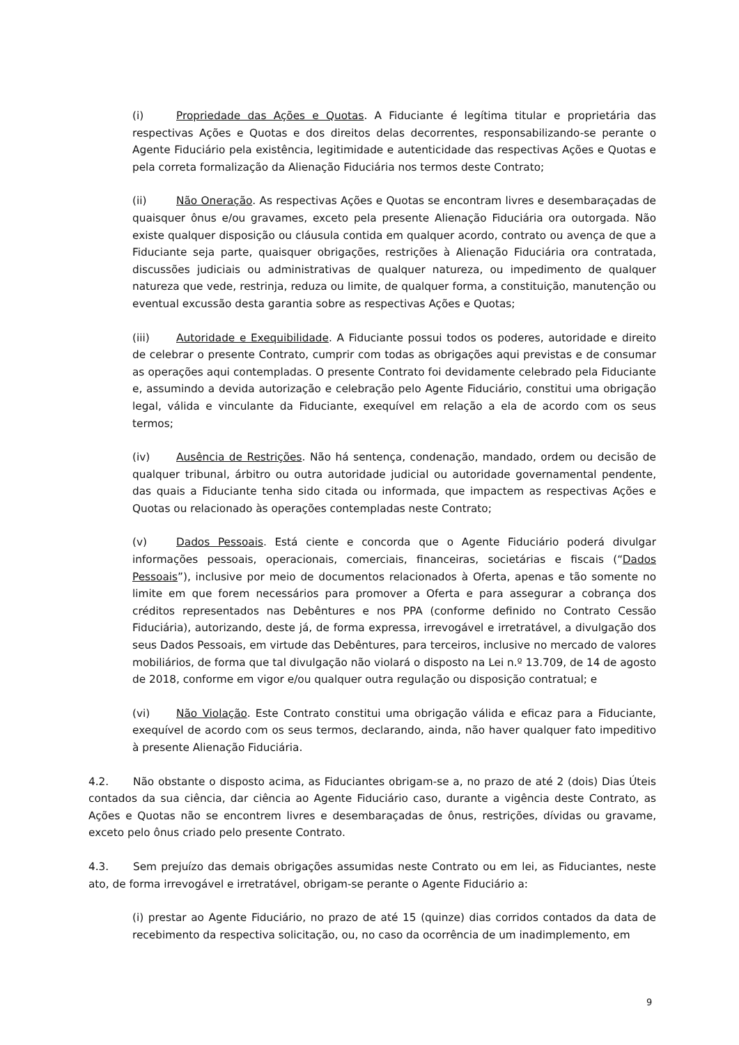(i) Propriedade das Ações e Quotas. A Fiduciante é legítima titular e proprietária das respectivas Ações e Quotas e dos direitos delas decorrentes, responsabilizando-se perante o Agente Fiduciário pela existência, legitimidade e autenticidade das respectivas Ações e Quotas e pela correta formalização da Alienação Fiduciária nos termos deste Contrato;
(ii) Não Oneração. As respectivas Ações e Quotas se encontram livres e desembaraçadas de quaisquer ônus e/ou gravames, exceto pela presente Alienação Fiduciária ora outorgada. Não existe qualquer disposição ou cláusula contida em qualquer acordo, contrato ou avença de que a Fiduciante seja parte, quaisquer obrigações, restrições à Alienação Fiduciária ora contratada, discussões judiciais ou administrativas de qualquer natureza, ou impedimento de qualquer natureza que vede, restrinja, reduza ou limite, de qualquer forma, a constituição, manutenção ou eventual excussão desta garantia sobre as respectivas Ações e Quotas;
(iii) Autoridade e Exequibilidade. A Fiduciante possui todos os poderes, autoridade e direito de celebrar o presente Contrato, cumprir com todas as obrigações aqui previstas e de consumar as operações aqui contempladas. O presente Contrato foi devidamente celebrado pela Fiduciante e, assumindo a devida autorização e celebração pelo Agente Fiduciário, constitui uma obrigação legal, válida e vinculante da Fiduciante, exequível em relação a ela de acordo com os seus termos;
(iv) Ausência de Restrições. Não há sentença, condenação, mandado, ordem ou decisão de qualquer tribunal, árbitro ou outra autoridade judicial ou autoridade governamental pendente, das quais a Fiduciante tenha sido citada ou informada, que impactem as respectivas Ações e Quotas ou relacionado às operações contempladas neste Contrato;
(v) Dados Pessoais. Está ciente e concorda que o Agente Fiduciário poderá divulgar informações pessoais, operacionais, comerciais, financeiras, societárias e fiscais (“Dados Pessoais”), inclusive por meio de documentos relacionados à Oferta, apenas e tão somente no limite em que forem necessários para promover a Oferta e para assegurar a cobrança dos créditos representados nas Debêntures e nos PPA (conforme definido no Contrato Cessão Fiduciária), autorizando, deste já, de forma expressa, irrevogável e irretratável, a divulgação dos seus Dados Pessoais, em virtude das Debêntures, para terceiros, inclusive no mercado de valores mobiliários, de forma que tal divulgação não violará o disposto na Lei n.º 13.709, de 14 de agosto de 2018, conforme em vigor e/ou qualquer outra regulação ou disposição contratual; e
(vi) Não Violação. Este Contrato constitui uma obrigação válida e eficaz para a Fiduciante, exequível de acordo com os seus termos, declarando, ainda, não haver qualquer fato impeditivo à presente Alienação Fiduciária.
4.2. Não obstante o disposto acima, as Fiduciantes obrigam-se a, no prazo de até 2 (dois) Dias Úteis contados da sua ciência, dar ciência ao Agente Fiduciário caso, durante a vigência deste Contrato, as Ações e Quotas não se encontrem livres e desembaraçadas de ônus, restrições, dívidas ou gravame, exceto pelo ônus criado pelo presente Contrato.
4.3. Sem prejuízo das demais obrigações assumidas neste Contrato ou em lei, as Fiduciantes, neste ato, de forma irrevogável e irretratável, obrigam-se perante o Agente Fiduciário a:
(i) prestar ao Agente Fiduciário, no prazo de até 15 (quinze) dias corridos contados da data de recebimento da respectiva solicitação, ou, no caso da ocorrência de um inadimplemento, em
9